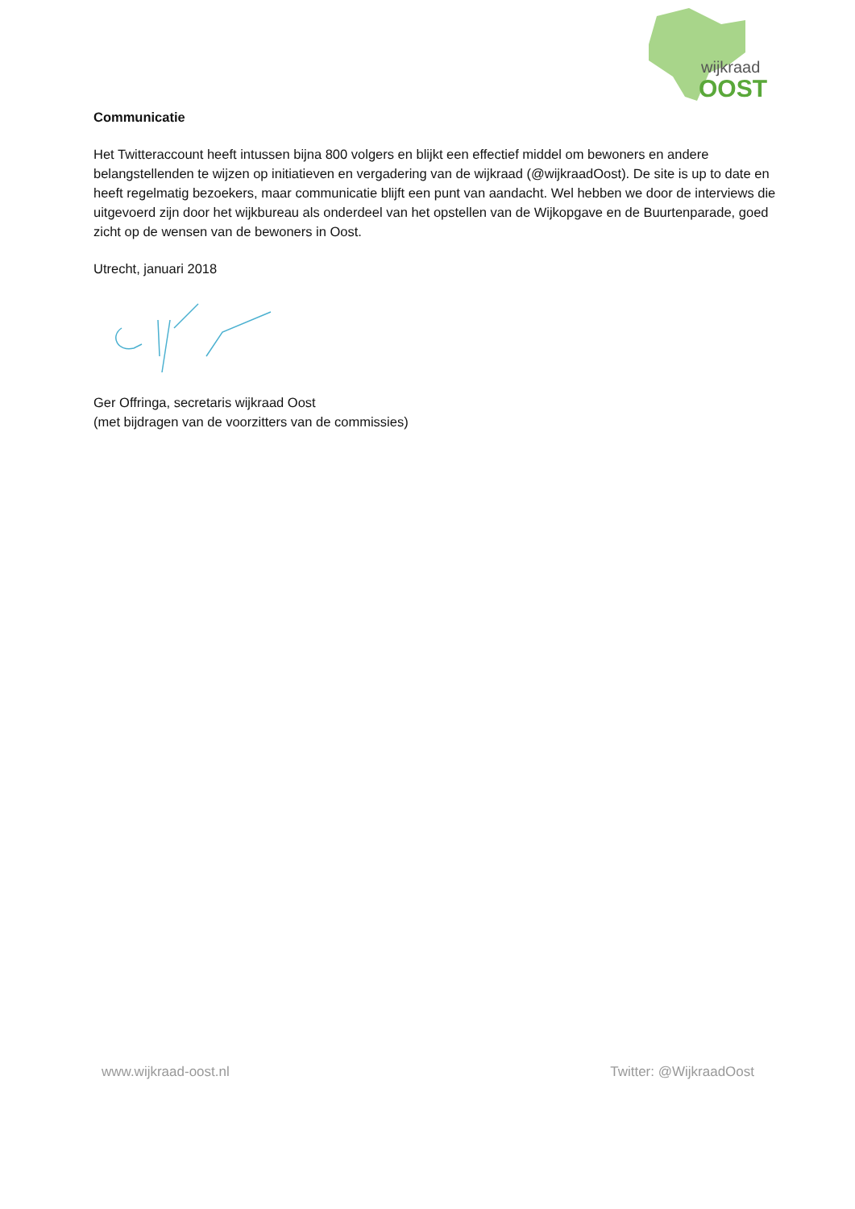wijkraad
OOST
Communicatie
Het Twitteraccount heeft intussen bijna 800 volgers en blijkt een effectief middel om bewoners en andere belangstellenden te wijzen op initiatieven en vergadering van de wijkraad (@wijkraadOost). De site is up to date en heeft regelmatig bezoekers, maar communicatie blijft een punt van aandacht. Wel hebben we door de interviews die uitgevoerd zijn door het wijkbureau als onderdeel van het opstellen van de Wijkopgave en de Buurtenparade, goed zicht op de wensen van de bewoners in Oost.
Utrecht, januari 2018
Ger Offringa, secretaris wijkraad Oost
(met bijdragen van de voorzitters van de commissies)
www.wijkraad-oost.nl Twitter: @WijkraadOost